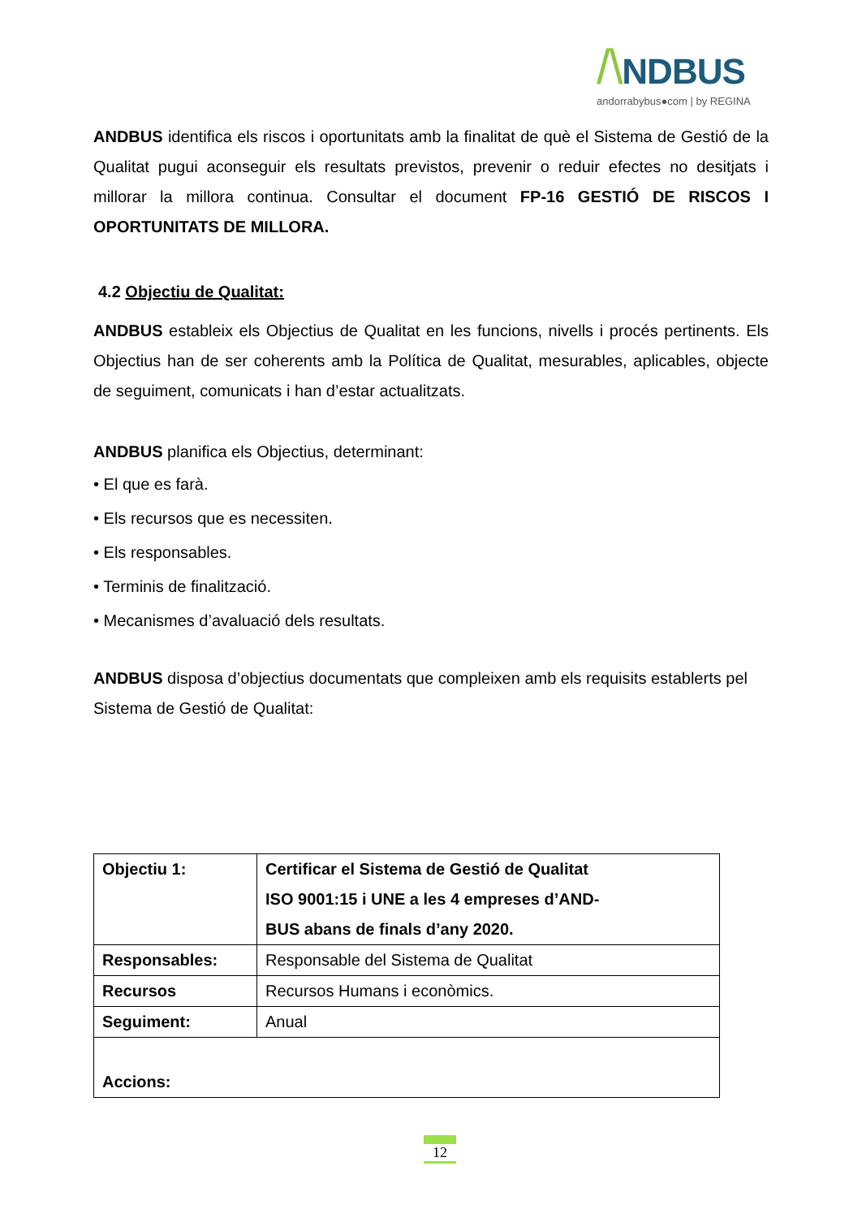/\NDBUS
andorrabybus●com | by REGINA
ANDBUS identifica els riscos i oportunitats amb la finalitat de què el Sistema de Gestió de la Qualitat pugui aconseguir els resultats previstos, prevenir o reduir efectes no desitjats i millorar la millora continua. Consultar el document FP-16 GESTIÓ DE RISCOS I OPORTUNITATS DE MILLORA.
4.2 Objectiu de Qualitat:
ANDBUS estableix els Objectius de Qualitat en les funcions, nivells i procés pertinents. Els Objectius han de ser coherents amb la Política de Qualitat, mesurables, aplicables, objecte de seguiment, comunicats i han d’estar actualitzats.
ANDBUS planifica els Objectius, determinant:
• El que es farà.
• Els recursos que es necessiten.
• Els responsables.
• Terminis de finalització.
• Mecanismes d’avaluació dels resultats.
ANDBUS disposa d’objectius documentats que compleixen amb els requisits establerts pel Sistema de Gestió de Qualitat:
| Objectiu 1: | Certificar el Sistema de Gestió de Qualitat ISO 9001:15 i UNE a les 4 empreses d’AND- BUS abans de finals d’any 2020. |
| Responsables: | Responsable del Sistema de Qualitat |
| Recursos | Recursos Humans i econòmics. |
| Seguiment: | Anual |
| Accions: | |
12